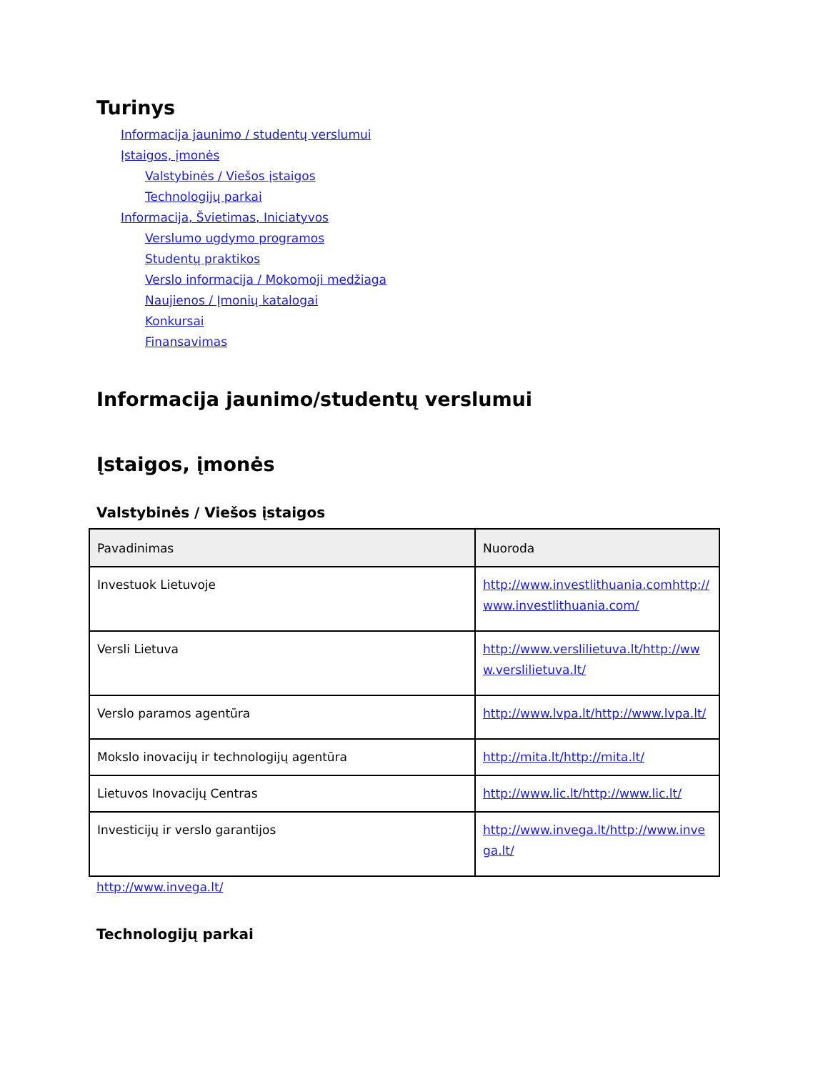Turinys
Informacija jaunimo / studentų verslumui
Įstaigos, įmonės
Valstybinės / Viešos įstaigos
Technologijų parkai
Informacija, Švietimas, Iniciatyvos
Verslumo ugdymo programos
Studentų praktikos
Verslo informacija / Mokomoji medžiaga
Naujienos / Įmonių katalogai
Konkursai
Finansavimas
Informacija jaunimo/studentų verslumui
Įstaigos, įmonės
Valstybinės / Viešos įstaigos
| Pavadinimas | Nuoroda |
| --- | --- |
| Investuok Lietuvoje | http://www.investlithuania.comhttp://www.investlithuania.com/ |
| Versli Lietuva | http://www.verslilietuva.lt/http://www.verslilietuva.lt/ |
| Verslo paramos agentūra | http://www.lvpa.lt/http://www.lvpa.lt/ |
| Mokslo inovacijų ir technologijų agentūra | http://mita.lt/http://mita.lt/ |
| Lietuvos Inovacijų Centras | http://www.lic.lt/http://www.lic.lt/ |
| Investicijų ir verslo garantijos | http://www.invega.lt/http://www.invega.lt/ |
http://www.invega.lt/
Technologijų parkai